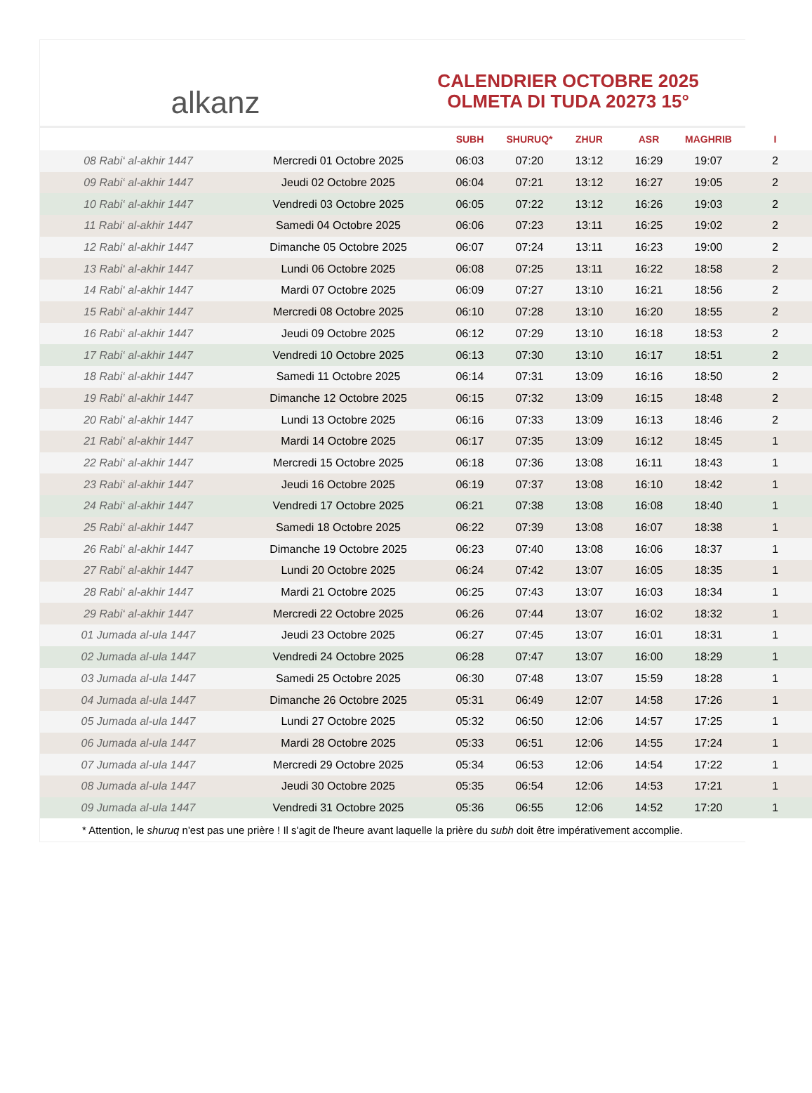alkanz
CALENDRIER OCTOBRE 2025
OLMETA DI TUDA 20273 15°
| | | SUBH | SHURUQ* | ZHUR | ASR | MAGHRIB | I |
| --- | --- | --- | --- | --- | --- | --- | --- |
| 08 Rabi‘ al-akhir 1447 | Mercredi 01 Octobre 2025 | 06:03 | 07:20 | 13:12 | 16:29 | 19:07 | 2 |
| 09 Rabi‘ al-akhir 1447 | Jeudi 02 Octobre 2025 | 06:04 | 07:21 | 13:12 | 16:27 | 19:05 | 2 |
| 10 Rabi‘ al-akhir 1447 | Vendredi 03 Octobre 2025 | 06:05 | 07:22 | 13:12 | 16:26 | 19:03 | 2 |
| 11 Rabi‘ al-akhir 1447 | Samedi 04 Octobre 2025 | 06:06 | 07:23 | 13:11 | 16:25 | 19:02 | 2 |
| 12 Rabi‘ al-akhir 1447 | Dimanche 05 Octobre 2025 | 06:07 | 07:24 | 13:11 | 16:23 | 19:00 | 2 |
| 13 Rabi‘ al-akhir 1447 | Lundi 06 Octobre 2025 | 06:08 | 07:25 | 13:11 | 16:22 | 18:58 | 2 |
| 14 Rabi‘ al-akhir 1447 | Mardi 07 Octobre 2025 | 06:09 | 07:27 | 13:10 | 16:21 | 18:56 | 2 |
| 15 Rabi‘ al-akhir 1447 | Mercredi 08 Octobre 2025 | 06:10 | 07:28 | 13:10 | 16:20 | 18:55 | 2 |
| 16 Rabi‘ al-akhir 1447 | Jeudi 09 Octobre 2025 | 06:12 | 07:29 | 13:10 | 16:18 | 18:53 | 2 |
| 17 Rabi‘ al-akhir 1447 | Vendredi 10 Octobre 2025 | 06:13 | 07:30 | 13:10 | 16:17 | 18:51 | 2 |
| 18 Rabi‘ al-akhir 1447 | Samedi 11 Octobre 2025 | 06:14 | 07:31 | 13:09 | 16:16 | 18:50 | 2 |
| 19 Rabi‘ al-akhir 1447 | Dimanche 12 Octobre 2025 | 06:15 | 07:32 | 13:09 | 16:15 | 18:48 | 2 |
| 20 Rabi‘ al-akhir 1447 | Lundi 13 Octobre 2025 | 06:16 | 07:33 | 13:09 | 16:13 | 18:46 | 2 |
| 21 Rabi‘ al-akhir 1447 | Mardi 14 Octobre 2025 | 06:17 | 07:35 | 13:09 | 16:12 | 18:45 | 1 |
| 22 Rabi‘ al-akhir 1447 | Mercredi 15 Octobre 2025 | 06:18 | 07:36 | 13:08 | 16:11 | 18:43 | 1 |
| 23 Rabi‘ al-akhir 1447 | Jeudi 16 Octobre 2025 | 06:19 | 07:37 | 13:08 | 16:10 | 18:42 | 1 |
| 24 Rabi‘ al-akhir 1447 | Vendredi 17 Octobre 2025 | 06:21 | 07:38 | 13:08 | 16:08 | 18:40 | 1 |
| 25 Rabi‘ al-akhir 1447 | Samedi 18 Octobre 2025 | 06:22 | 07:39 | 13:08 | 16:07 | 18:38 | 1 |
| 26 Rabi‘ al-akhir 1447 | Dimanche 19 Octobre 2025 | 06:23 | 07:40 | 13:08 | 16:06 | 18:37 | 1 |
| 27 Rabi‘ al-akhir 1447 | Lundi 20 Octobre 2025 | 06:24 | 07:42 | 13:07 | 16:05 | 18:35 | 1 |
| 28 Rabi‘ al-akhir 1447 | Mardi 21 Octobre 2025 | 06:25 | 07:43 | 13:07 | 16:03 | 18:34 | 1 |
| 29 Rabi‘ al-akhir 1447 | Mercredi 22 Octobre 2025 | 06:26 | 07:44 | 13:07 | 16:02 | 18:32 | 1 |
| 01 Jumada al-ula 1447 | Jeudi 23 Octobre 2025 | 06:27 | 07:45 | 13:07 | 16:01 | 18:31 | 1 |
| 02 Jumada al-ula 1447 | Vendredi 24 Octobre 2025 | 06:28 | 07:47 | 13:07 | 16:00 | 18:29 | 1 |
| 03 Jumada al-ula 1447 | Samedi 25 Octobre 2025 | 06:30 | 07:48 | 13:07 | 15:59 | 18:28 | 1 |
| 04 Jumada al-ula 1447 | Dimanche 26 Octobre 2025 | 05:31 | 06:49 | 12:07 | 14:58 | 17:26 | 1 |
| 05 Jumada al-ula 1447 | Lundi 27 Octobre 2025 | 05:32 | 06:50 | 12:06 | 14:57 | 17:25 | 1 |
| 06 Jumada al-ula 1447 | Mardi 28 Octobre 2025 | 05:33 | 06:51 | 12:06 | 14:55 | 17:24 | 1 |
| 07 Jumada al-ula 1447 | Mercredi 29 Octobre 2025 | 05:34 | 06:53 | 12:06 | 14:54 | 17:22 | 1 |
| 08 Jumada al-ula 1447 | Jeudi 30 Octobre 2025 | 05:35 | 06:54 | 12:06 | 14:53 | 17:21 | 1 |
| 09 Jumada al-ula 1447 | Vendredi 31 Octobre 2025 | 05:36 | 06:55 | 12:06 | 14:52 | 17:20 | 1 |
* Attention, le shuruq n'est pas une prière ! Il s'agit de l'heure avant laquelle la prière du subh doit être impérativement accomplie.